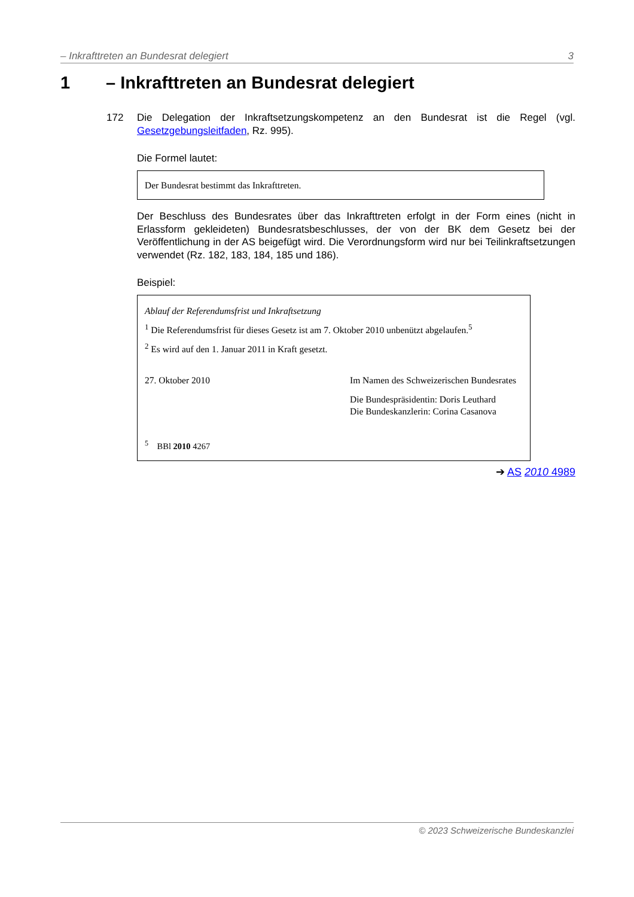– Inkrafttreten an Bundesrat delegiert 3
1 – Inkrafttreten an Bundesrat delegiert
172 Die Delegation der Inkraftsetzungskompetenz an den Bundesrat ist die Regel (vgl. Gesetzgebungsleitfaden, Rz. 995).
Die Formel lautet:
Der Bundesrat bestimmt das Inkrafttreten.
Der Beschluss des Bundesrates über das Inkrafttreten erfolgt in der Form eines (nicht in Erlassform gekleideten) Bundesratsbeschlusses, der von der BK dem Gesetz bei der Veröffentlichung in der AS beigefügt wird. Die Verordnungsform wird nur bei Teilinkraftsetzungen verwendet (Rz. 182, 183, 184, 185 und 186).
Beispiel:
Ablauf der Referendumsfrist und Inkraftsetzung
<sup>1</sup> Die Referendumsfrist für dieses Gesetz ist am 7. Oktober 2010 unbenützt abgelaufen.<sup>5</sup>
<sup>2</sup> Es wird auf den 1. Januar 2011 in Kraft gesetzt.
27. Oktober 2010 Im Namen des Schweizerischen Bundesrates
Die Bundespräsidentin: Doris Leuthard
Die Bundeskanzlerin: Corina Casanova
<sup>5</sup> BBl 2010 4267
➔ AS 2010 4989
© 2023 Schweizerische Bundeskanzlei